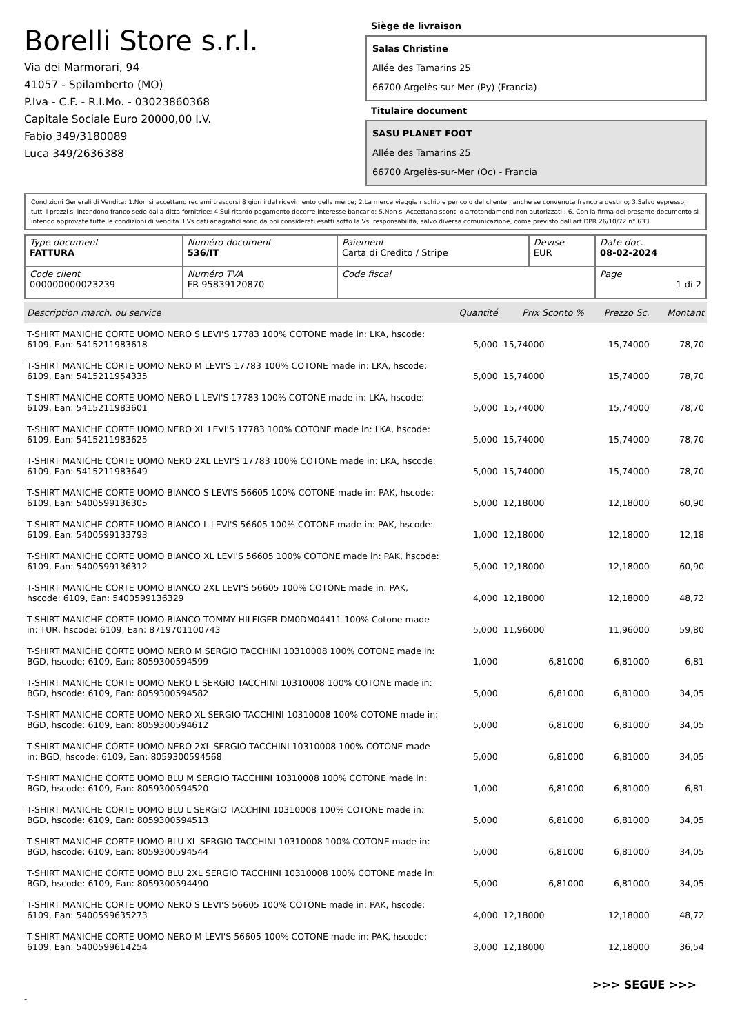Borelli Store s.r.l.
Via dei Marmorari, 94
41057 - Spilamberto (MO)
P.Iva - C.F. - R.I.Mo. - 03023860368
Capitale Sociale Euro 20000,00 I.V.
Fabio 349/3180089
Luca 349/2636388
Siège de livraison
Salas Christine
Allée des Tamarins 25
66700 Argelès-sur-Mer (Py) (Francia)
Titulaire document
SASU PLANET FOOT
Allée des Tamarins 25
66700 Argelès-sur-Mer (Oc) - Francia
Condizioni Generali di Vendita: 1.Non si accettano reclami trascorsi 8 giorni dal ricevimento della merce; 2.La merce viaggia rischio e pericolo del cliente , anche se convenuta franco a destino; 3.Salvo espresso, tutti i prezzi si intendono franco sede dalla ditta fornitrice; 4.Sul ritardo pagamento decorre interesse bancario; 5.Non si Accettano sconti o arrotondamenti non autorizzati ; 6. Con la firma del presente documento si intendo approvate tutte le condizioni di vendita. I Vs dati anagrafici sono da noi considerati esatti sotto la Vs. responsabilità, salvo diversa comunicazione, come previsto dall'art DPR 26/10/72 n° 633.
| Type document FATTURA | Numéro document 536/IT | Paiement Carta di Credito / Stripe | Devise EUR | Date doc. 08-02-2024 |
| Code client 000000000023239 | Numéro TVA FR 95839120870 | Code fiscal | | Page 1 di 2 |
| Description march. ou service | Quantité | Prix Sconto % | Prezzo Sc. | Montant |
| --- | --- | --- | --- | --- |
| T-SHIRT MANICHE CORTE UOMO NERO S LEVI'S 17783 100% COTONE made in: LKA, hscode: 6109, Ean: 5415211983618 | 5,000 | 15,74000 | 15,74000 | 78,70 |
| T-SHIRT MANICHE CORTE UOMO NERO M LEVI'S 17783 100% COTONE made in: LKA, hscode: 6109, Ean: 5415211954335 | 5,000 | 15,74000 | 15,74000 | 78,70 |
| T-SHIRT MANICHE CORTE UOMO NERO L LEVI'S 17783 100% COTONE made in: LKA, hscode: 6109, Ean: 5415211983601 | 5,000 | 15,74000 | 15,74000 | 78,70 |
| T-SHIRT MANICHE CORTE UOMO NERO XL LEVI'S 17783 100% COTONE made in: LKA, hscode: 6109, Ean: 5415211983625 | 5,000 | 15,74000 | 15,74000 | 78,70 |
| T-SHIRT MANICHE CORTE UOMO NERO 2XL LEVI'S 17783 100% COTONE made in: LKA, hscode: 6109, Ean: 5415211983649 | 5,000 | 15,74000 | 15,74000 | 78,70 |
| T-SHIRT MANICHE CORTE UOMO BIANCO S LEVI'S 56605 100% COTONE made in: PAK, hscode: 6109, Ean: 5400599136305 | 5,000 | 12,18000 | 12,18000 | 60,90 |
| T-SHIRT MANICHE CORTE UOMO BIANCO L LEVI'S 56605 100% COTONE made in: PAK, hscode: 6109, Ean: 5400599133793 | 1,000 | 12,18000 | 12,18000 | 12,18 |
| T-SHIRT MANICHE CORTE UOMO BIANCO XL LEVI'S 56605 100% COTONE made in: PAK, hscode: 6109, Ean: 5400599136312 | 5,000 | 12,18000 | 12,18000 | 60,90 |
| T-SHIRT MANICHE CORTE UOMO BIANCO 2XL LEVI'S 56605 100% COTONE made in: PAK, hscode: 6109, Ean: 5400599136329 | 4,000 | 12,18000 | 12,18000 | 48,72 |
| T-SHIRT MANICHE CORTE UOMO BIANCO TOMMY HILFIGER DM0DM04411 100% Cotone made in: TUR, hscode: 6109, Ean: 8719701100743 | 5,000 | 11,96000 | 11,96000 | 59,80 |
| T-SHIRT MANICHE CORTE UOMO NERO M SERGIO TACCHINI 10310008 100% COTONE made in: BGD, hscode: 6109, Ean: 8059300594599 | 1,000 | 6,81000 | 6,81000 | 6,81 |
| T-SHIRT MANICHE CORTE UOMO NERO L SERGIO TACCHINI 10310008 100% COTONE made in: BGD, hscode: 6109, Ean: 8059300594582 | 5,000 | 6,81000 | 6,81000 | 34,05 |
| T-SHIRT MANICHE CORTE UOMO NERO XL SERGIO TACCHINI 10310008 100% COTONE made in: BGD, hscode: 6109, Ean: 8059300594612 | 5,000 | 6,81000 | 6,81000 | 34,05 |
| T-SHIRT MANICHE CORTE UOMO NERO 2XL SERGIO TACCHINI 10310008 100% COTONE made in: BGD, hscode: 6109, Ean: 8059300594568 | 5,000 | 6,81000 | 6,81000 | 34,05 |
| T-SHIRT MANICHE CORTE UOMO BLU M SERGIO TACCHINI 10310008 100% COTONE made in: BGD, hscode: 6109, Ean: 8059300594520 | 1,000 | 6,81000 | 6,81000 | 6,81 |
| T-SHIRT MANICHE CORTE UOMO BLU L SERGIO TACCHINI 10310008 100% COTONE made in: BGD, hscode: 6109, Ean: 8059300594513 | 5,000 | 6,81000 | 6,81000 | 34,05 |
| T-SHIRT MANICHE CORTE UOMO BLU XL SERGIO TACCHINI 10310008 100% COTONE made in: BGD, hscode: 6109, Ean: 8059300594544 | 5,000 | 6,81000 | 6,81000 | 34,05 |
| T-SHIRT MANICHE CORTE UOMO BLU 2XL SERGIO TACCHINI 10310008 100% COTONE made in: BGD, hscode: 6109, Ean: 8059300594490 | 5,000 | 6,81000 | 6,81000 | 34,05 |
| T-SHIRT MANICHE CORTE UOMO NERO S LEVI'S 56605 100% COTONE made in: PAK, hscode: 6109, Ean: 5400599635273 | 4,000 | 12,18000 | 12,18000 | 48,72 |
| T-SHIRT MANICHE CORTE UOMO NERO M LEVI'S 56605 100% COTONE made in: PAK, hscode: 6109, Ean: 5400599614254 | 3,000 | 12,18000 | 12,18000 | 36,54 |
>>> SEGUE >>>
-